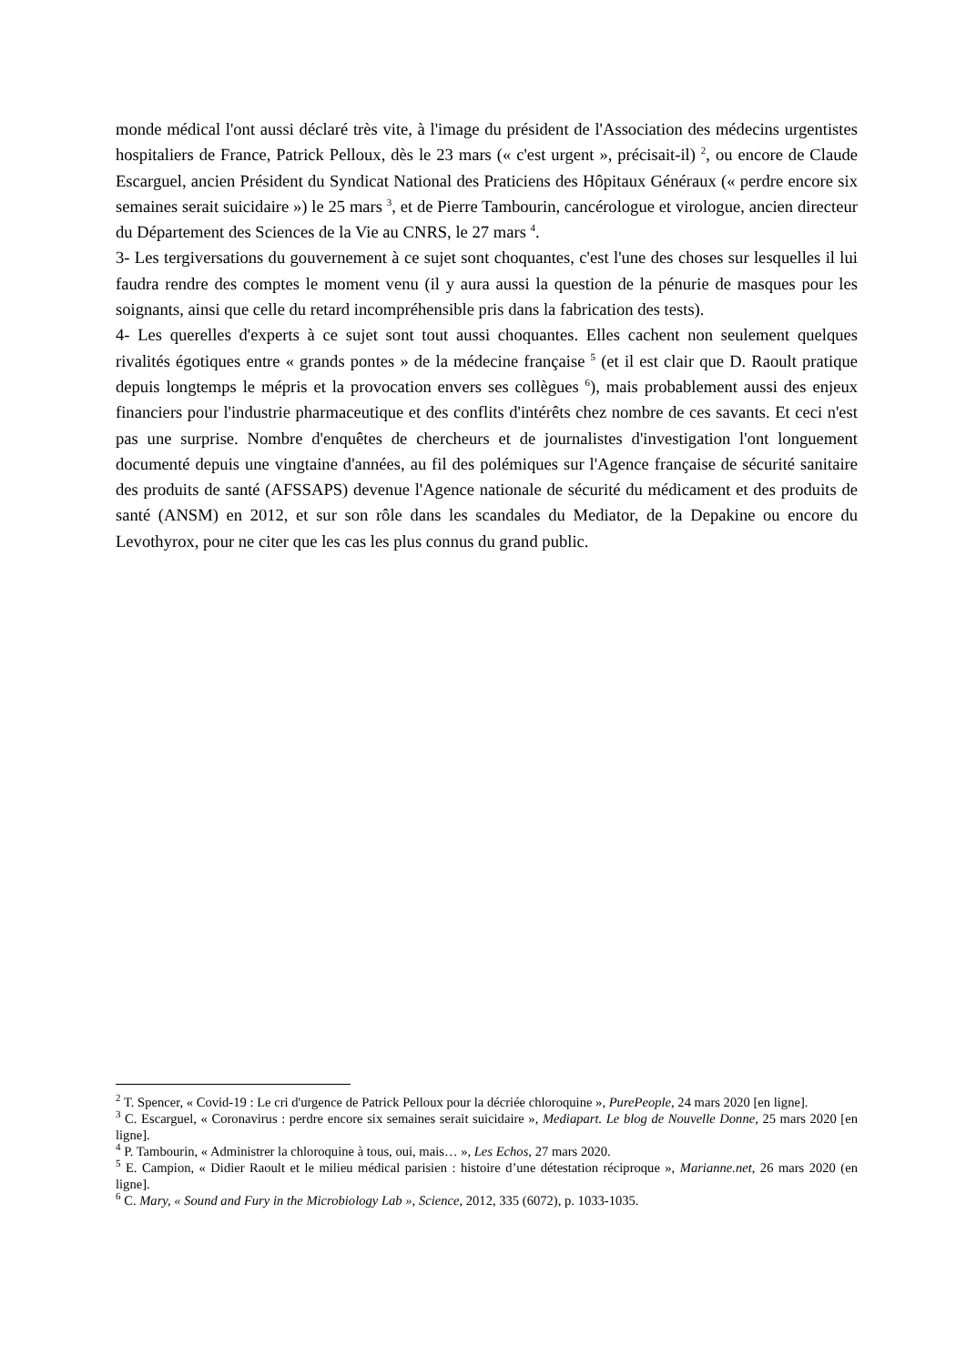monde médical l'ont aussi déclaré très vite, à l'image du président de l'Association des médecins urgentistes hospitaliers de France, Patrick Pelloux, dès le 23 mars (« c'est urgent », précisait-il) <sup>2</sup>, ou encore de Claude Escarguel, ancien Président du Syndicat National des Praticiens des Hôpitaux Généraux (« perdre encore six semaines serait suicidaire ») le 25 mars <sup>3</sup>, et de Pierre Tambourin, cancérologue et virologue, ancien directeur du Département des Sciences de la Vie au CNRS, le 27 mars <sup>4</sup>.
3- Les tergiversations du gouvernement à ce sujet sont choquantes, c'est l'une des choses sur lesquelles il lui faudra rendre des comptes le moment venu (il y aura aussi la question de la pénurie de masques pour les soignants, ainsi que celle du retard incompréhensible pris dans la fabrication des tests).
4- Les querelles d'experts à ce sujet sont tout aussi choquantes. Elles cachent non seulement quelques rivalités égotiques entre « grands pontes » de la médecine française <sup>5</sup> (et il est clair que D. Raoult pratique depuis longtemps le mépris et la provocation envers ses collègues <sup>6</sup>), mais probablement aussi des enjeux financiers pour l'industrie pharmaceutique et des conflits d'intérêts chez nombre de ces savants. Et ceci n'est pas une surprise. Nombre d'enquêtes de chercheurs et de journalistes d'investigation l'ont longuement documenté depuis une vingtaine d'années, au fil des polémiques sur l'Agence française de sécurité sanitaire des produits de santé (AFSSAPS) devenue l'Agence nationale de sécurité du médicament et des produits de santé (ANSM) en 2012, et sur son rôle dans les scandales du Mediator, de la Depakine ou encore du Levothyrox, pour ne citer que les cas les plus connus du grand public.
<sup>2</sup> T. Spencer, « Covid-19 : Le cri d'urgence de Patrick Pelloux pour la décriée chloroquine », PurePeople, 24 mars 2020 [en ligne].
<sup>3</sup> C. Escarguel, « Coronavirus : perdre encore six semaines serait suicidaire », Mediapart. Le blog de Nouvelle Donne, 25 mars 2020 [en ligne].
<sup>4</sup> P. Tambourin, « Administrer la chloroquine à tous, oui, mais… », Les Echos, 27 mars 2020.
<sup>5</sup> E. Campion, « Didier Raoult et le milieu médical parisien : histoire d’une détestation réciproque », Marianne.net, 26 mars 2020 (en ligne].
<sup>6</sup> C. Mary, « Sound and Fury in the Microbiology Lab », Science, 2012, 335 (6072), p. 1033-1035.